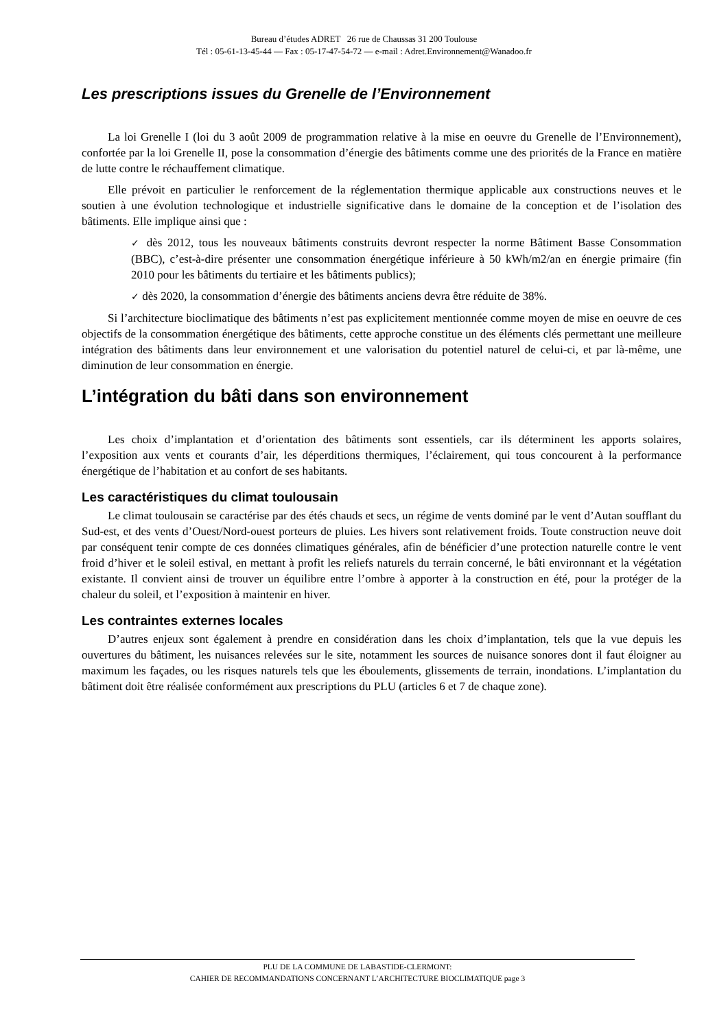Bureau d’études ADRET 26 rue de Chaussas 31 200 Toulouse
Tél : 05-61-13-45-44 — Fax : 05-17-47-54-72 — e-mail : Adret.Environnement@Wanadoo.fr
Les prescriptions issues du Grenelle de l’Environnement
La loi Grenelle I (loi du 3 août 2009 de programmation relative à la mise en oeuvre du Grenelle de l’Environnement), confortée par la loi Grenelle II, pose la consommation d’énergie des bâtiments comme une des priorités de la France en matière de lutte contre le réchauffement climatique.
Elle prévoit en particulier le renforcement de la réglementation thermique applicable aux constructions neuves et le soutien à une évolution technologique et industrielle significative dans le domaine de la conception et de l’isolation des bâtiments. Elle implique ainsi que :
✓ dès 2012, tous les nouveaux bâtiments construits devront respecter la norme Bâtiment Basse Consommation (BBC), c’est-à-dire présenter une consommation énergétique inférieure à 50 kWh/m2/an en énergie primaire (fin 2010 pour les bâtiments du tertiaire et les bâtiments publics);
✓ dès 2020, la consommation d’énergie des bâtiments anciens devra être réduite de 38%.
Si l’architecture bioclimatique des bâtiments n’est pas explicitement mentionnée comme moyen de mise en oeuvre de ces objectifs de la consommation énergétique des bâtiments, cette approche constitue un des éléments clés permettant une meilleure intégration des bâtiments dans leur environnement et une valorisation du potentiel naturel de celui-ci, et par là-même, une diminution de leur consommation en énergie.
L’intégration du bâti dans son environnement
Les choix d’implantation et d’orientation des bâtiments sont essentiels, car ils déterminent les apports solaires, l’exposition aux vents et courants d’air, les déperditions thermiques, l’éclairement, qui tous concourent à la performance énergétique de l’habitation et au confort de ses habitants.
Les caractéristiques du climat toulousain
Le climat toulousain se caractérise par des étés chauds et secs, un régime de vents dominé par le vent d’Autan soufflant du Sud-est, et des vents d’Ouest/Nord-ouest porteurs de pluies. Les hivers sont relativement froids. Toute construction neuve doit par conséquent tenir compte de ces données climatiques générales, afin de bénéficier d’une protection naturelle contre le vent froid d’hiver et le soleil estival, en mettant à profit les reliefs naturels du terrain concerné, le bâti environnant et la végétation existante. Il convient ainsi de trouver un équilibre entre l’ombre à apporter à la construction en été, pour la protéger de la chaleur du soleil, et l’exposition à maintenir en hiver.
Les contraintes externes locales
D’autres enjeux sont également à prendre en considération dans les choix d’implantation, tels que la vue depuis les ouvertures du bâtiment, les nuisances relevées sur le site, notamment les sources de nuisance sonores dont il faut éloigner au maximum les façades, ou les risques naturels tels que les éboulements, glissements de terrain, inondations. L’implantation du bâtiment doit être réalisée conformément aux prescriptions du PLU (articles 6 et 7 de chaque zone).
PLU DE LA COMMUNE DE LABASTIDE-CLERMONT:
CAHIER DE RECOMMANDATIONS CONCERNANT L’ARCHITECTURE BIOCLIMATIQUE page 3